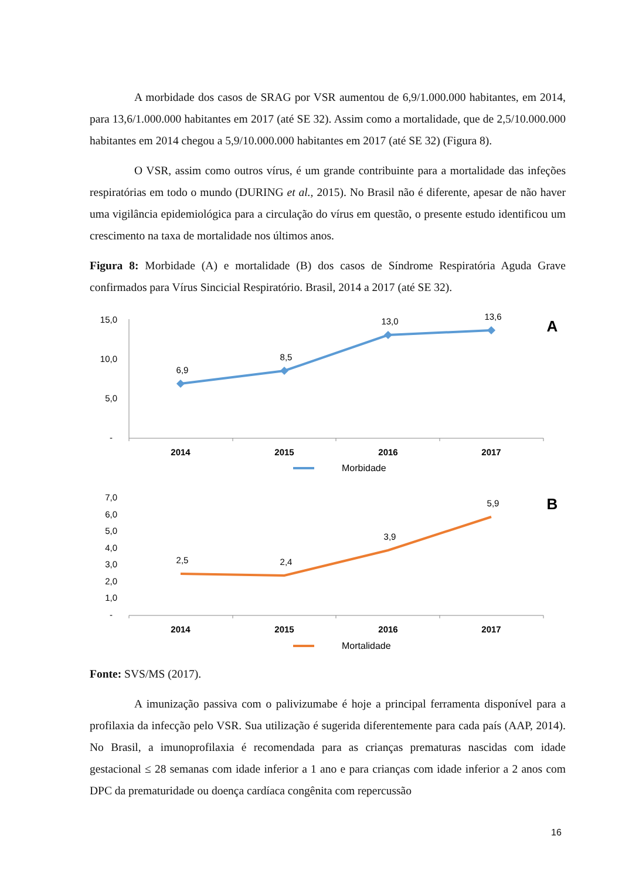A morbidade dos casos de SRAG por VSR aumentou de 6,9/1.000.000 habitantes, em 2014, para 13,6/1.000.000 habitantes em 2017 (até SE 32). Assim como a mortalidade, que de 2,5/10.000.000 habitantes em 2014 chegou a 5,9/10.000.000 habitantes em 2017 (até SE 32) (Figura 8).
O VSR, assim como outros vírus, é um grande contribuinte para a mortalidade das infeções respiratórias em todo o mundo (DURING et al., 2015). No Brasil não é diferente, apesar de não haver uma vigilância epidemiológica para a circulação do vírus em questão, o presente estudo identificou um crescimento na taxa de mortalidade nos últimos anos.
Figura 8: Morbidade (A) e mortalidade (B) dos casos de Síndrome Respiratória Aguda Grave confirmados para Vírus Sincicial Respiratório. Brasil, 2014 a 2017 (até SE 32).
15,0
10,0
5,0
-
6,9
8,5
13,0
13,6
2014
2015
2016
2017
Morbidade
A
7,0
6,0
5,0
4,0
3,0
2,0
1,0
-
2,5
2,4
3,9
5,9
2014
2015
2016
2017
Mortalidade
B
Fonte: SVS/MS (2017).
A imunização passiva com o palivizumabe é hoje a principal ferramenta disponível para a profilaxia da infecção pelo VSR. Sua utilização é sugerida diferentemente para cada país (AAP, 2014). No Brasil, a imunoprofilaxia é recomendada para as crianças prematuras nascidas com idade gestacional ≤ 28 semanas com idade inferior a 1 ano e para crianças com idade inferior a 2 anos com DPC da prematuridade ou doença cardíaca congênita com repercussão
16